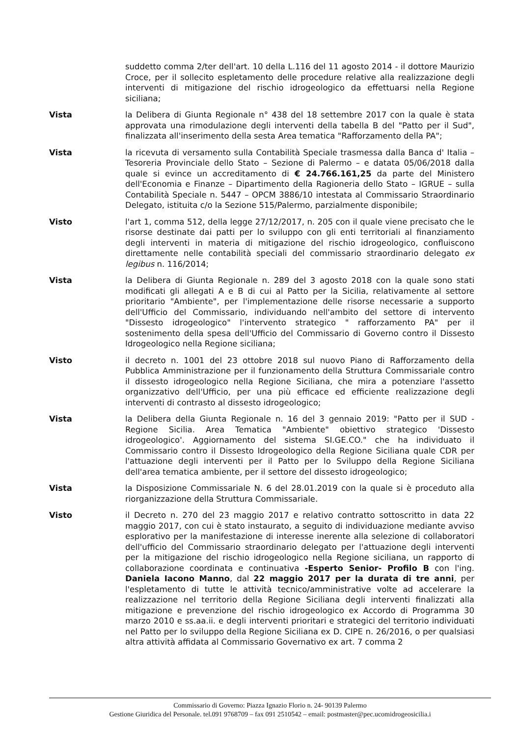suddetto comma 2/ter dell'art. 10 della L.116 del 11 agosto 2014 - il dottore Maurizio Croce, per il sollecito espletamento delle procedure relative alla realizzazione degli interventi di mitigazione del rischio idrogeologico da effettuarsi nella Regione siciliana;
Vista la Delibera di Giunta Regionale n° 438 del 18 settembre 2017 con la quale è stata approvata una rimodulazione degli interventi della tabella B del "Patto per il Sud", finalizzata all'inserimento della sesta Area tematica "Rafforzamento della PA";
Vista la ricevuta di versamento sulla Contabilità Speciale trasmessa dalla Banca d' Italia – Tesoreria Provinciale dello Stato – Sezione di Palermo – e datata 05/06/2018 dalla quale si evince un accreditamento di € 24.766.161,25 da parte del Ministero dell'Economia e Finanze – Dipartimento della Ragioneria dello Stato – IGRUE – sulla Contabilità Speciale n. 5447 – OPCM 3886/10 intestata al Commissario Straordinario Delegato, istituita c/o la Sezione 515/Palermo, parzialmente disponibile;
Visto l'art 1, comma 512, della legge 27/12/2017, n. 205 con il quale viene precisato che le risorse destinate dai patti per lo sviluppo con gli enti territoriali al finanziamento degli interventi in materia di mitigazione del rischio idrogeologico, confluiscono direttamente nelle contabilità speciali del commissario straordinario delegato ex legibus n. 116/2014;
Vista la Delibera di Giunta Regionale n. 289 del 3 agosto 2018 con la quale sono stati modificati gli allegati A e B di cui al Patto per la Sicilia, relativamente al settore prioritario "Ambiente", per l'implementazione delle risorse necessarie a supporto dell'Ufficio del Commissario, individuando nell'ambito del settore di intervento "Dissesto idrogeologico" l'intervento strategico " rafforzamento PA" per il sostenimento della spesa dell'Ufficio del Commissario di Governo contro il Dissesto Idrogeologico nella Regione siciliana;
Visto il decreto n. 1001 del 23 ottobre 2018 sul nuovo Piano di Rafforzamento della Pubblica Amministrazione per il funzionamento della Struttura Commissariale contro il dissesto idrogeologico nella Regione Siciliana, che mira a potenziare l'assetto organizzativo dell'Ufficio, per una più efficace ed efficiente realizzazione degli interventi di contrasto al dissesto idrogeologico;
Vista la Delibera della Giunta Regionale n. 16 del 3 gennaio 2019: "Patto per il SUD - Regione Sicilia. Area Tematica "Ambiente" obiettivo strategico 'Dissesto idrogeologico'. Aggiornamento del sistema SI.GE.CO." che ha individuato il Commissario contro il Dissesto Idrogeologico della Regione Siciliana quale CDR per l'attuazione degli interventi per il Patto per lo Sviluppo della Regione Siciliana dell'area tematica ambiente, per il settore del dissesto idrogeologico;
Vista la Disposizione Commissariale N. 6 del 28.01.2019 con la quale si è proceduto alla riorganizzazione della Struttura Commissariale.
Visto il Decreto n. 270 del 23 maggio 2017 e relativo contratto sottoscritto in data 22 maggio 2017, con cui è stato instaurato, a seguito di individuazione mediante avviso esplorativo per la manifestazione di interesse inerente alla selezione di collaboratori dell'ufficio del Commissario straordinario delegato per l'attuazione degli interventi per la mitigazione del rischio idrogeologico nella Regione siciliana, un rapporto di collaborazione coordinata e continuativa -Esperto Senior- Profilo B con l'ing. Daniela Iacono Manno, dal 22 maggio 2017 per la durata di tre anni, per l'espletamento di tutte le attività tecnico/amministrative volte ad accelerare la realizzazione nel territorio della Regione Siciliana degli interventi finalizzati alla mitigazione e prevenzione del rischio idrogeologico ex Accordo di Programma 30 marzo 2010 e ss.aa.ii. e degli interventi prioritari e strategici del territorio individuati nel Patto per lo sviluppo della Regione Siciliana ex D. CIPE n. 26/2016, o per qualsiasi altra attività affidata al Commissario Governativo ex art. 7 comma 2
Commissario di Governo: Piazza Ignazio Florio n. 24- 90139 Palermo
Gestione Giuridica del Personale. tel.091 9768709 – fax 091 2510542 – email: postmaster@pec.ucomidrogeosicilia.i